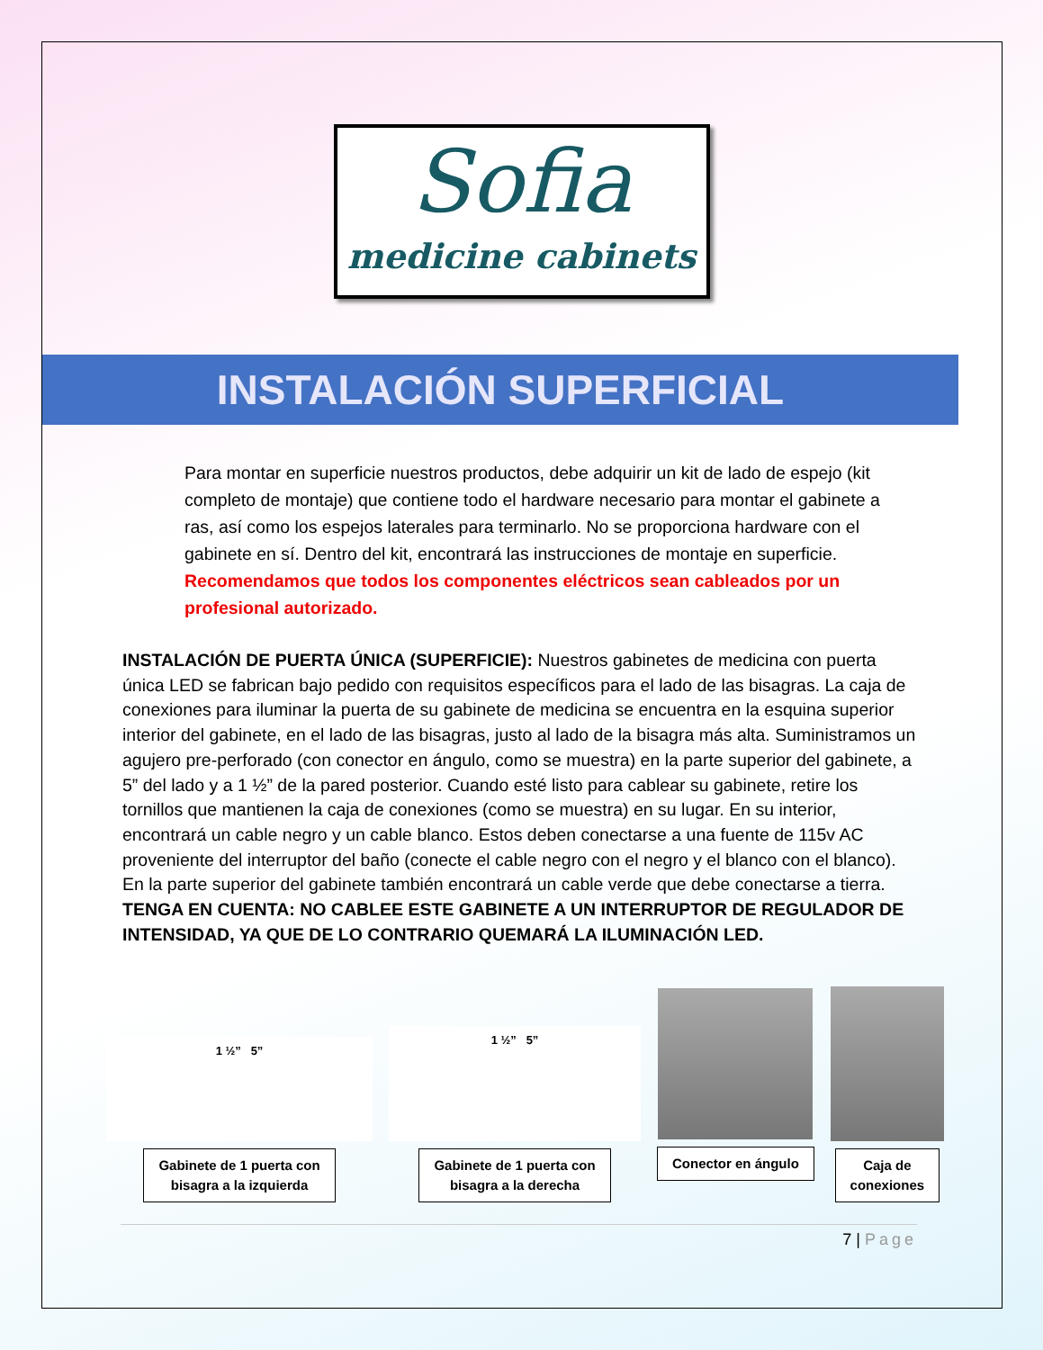Sofia
medicine cabinets
INSTALACIÓN SUPERFICIAL
Para montar en superficie nuestros productos, debe adquirir un kit de lado de espejo (kit completo de montaje) que contiene todo el hardware necesario para montar el gabinete a ras, así como los espejos laterales para terminarlo. No se proporciona hardware con el gabinete en sí. Dentro del kit, encontrará las instrucciones de montaje en superficie. Recomendamos que todos los componentes eléctricos sean cableados por un profesional autorizado.
INSTALACIÓN DE PUERTA ÚNICA (SUPERFICIE): Nuestros gabinetes de medicina con puerta única LED se fabrican bajo pedido con requisitos específicos para el lado de las bisagras. La caja de conexiones para iluminar la puerta de su gabinete de medicina se encuentra en la esquina superior interior del gabinete, en el lado de las bisagras, justo al lado de la bisagra más alta. Suministramos un agujero pre-perforado (con conector en ángulo, como se muestra) en la parte superior del gabinete, a 5” del lado y a 1 ½” de la pared posterior. Cuando esté listo para cablear su gabinete, retire los tornillos que mantienen la caja de conexiones (como se muestra) en su lugar. En su interior, encontrará un cable negro y un cable blanco. Estos deben conectarse a una fuente de 115v AC proveniente del interruptor del baño (conecte el cable negro con el negro y el blanco con el blanco). En la parte superior del gabinete también encontrará un cable verde que debe conectarse a tierra. TENGA EN CUENTA: NO CABLEE ESTE GABINETE A UN INTERRUPTOR DE REGULADOR DE INTENSIDAD, YA QUE DE LO CONTRARIO QUEMARÁ LA ILUMINACIÓN LED.
1 ½” 5”
Gabinete de 1 puerta con
bisagra a la izquierda
1 ½” 5”
Gabinete de 1 puerta con
bisagra a la derecha
Conector en ángulo
Caja de
conexiones
7 | Page